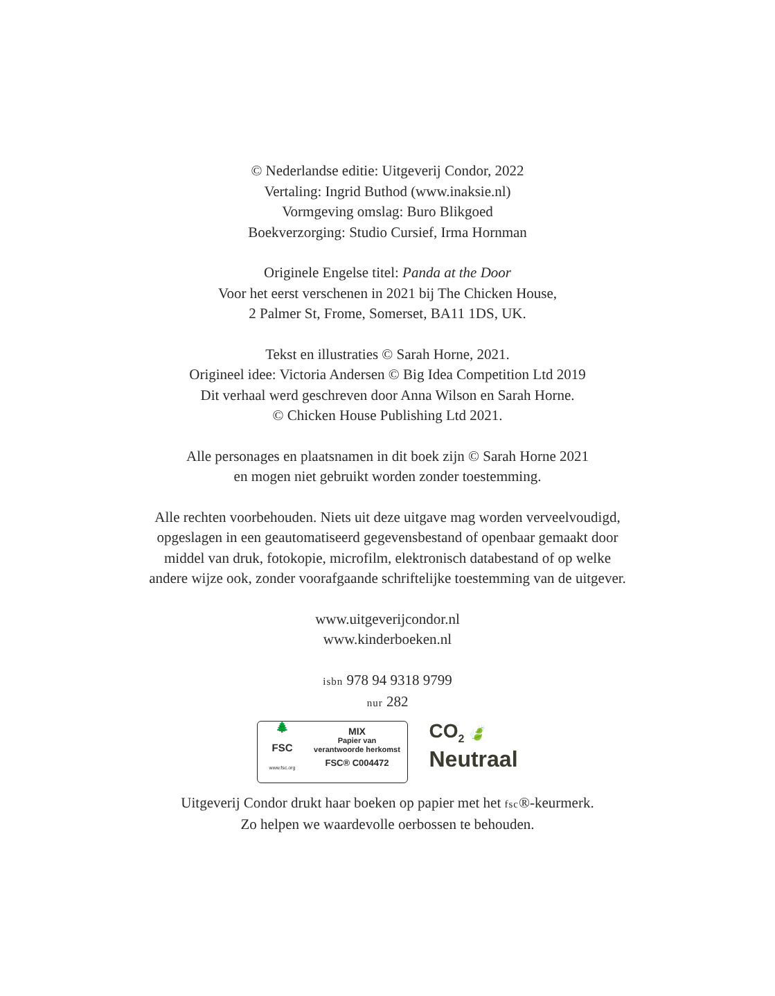© Nederlandse editie: Uitgeverij Condor, 2022
Vertaling: Ingrid Buthod (www.inaksie.nl)
Vormgeving omslag: Buro Blikgoed
Boekverzorging: Studio Cursief, Irma Hornman
Originele Engelse titel: Panda at the Door
Voor het eerst verschenen in 2021 bij The Chicken House,
2 Palmer St, Frome, Somerset, BA11 1DS, UK.
Tekst en illustraties © Sarah Horne, 2021.
Origineel idee: Victoria Andersen © Big Idea Competition Ltd 2019
Dit verhaal werd geschreven door Anna Wilson en Sarah Horne.
© Chicken House Publishing Ltd 2021.
Alle personages en plaatsnamen in dit boek zijn © Sarah Horne 2021
en mogen niet gebruikt worden zonder toestemming.
Alle rechten voorbehouden. Niets uit deze uitgave mag worden verveelvoudigd,
opgeslagen in een geautomatiseerd gegevensbestand of openbaar gemaakt door
middel van druk, fotokopie, microfilm, elektronisch databestand of op welke
andere wijze ook, zonder voorafgaande schriftelijke toestemming van de uitgever.
www.uitgeverijcondor.nl
www.kinderboeken.nl
isbn 978 94 9318 9799
nur 282
🌲
FSC
www.fsc.org
MIX
Papier van
verantwoorde herkomst
FSC® C004472
CO<sub>2</sub> 🍃
Neutraal
Uitgeverij Condor drukt haar boeken op papier met het fsc®-keurmerk.
Zo helpen we waardevolle oerbossen te behouden.